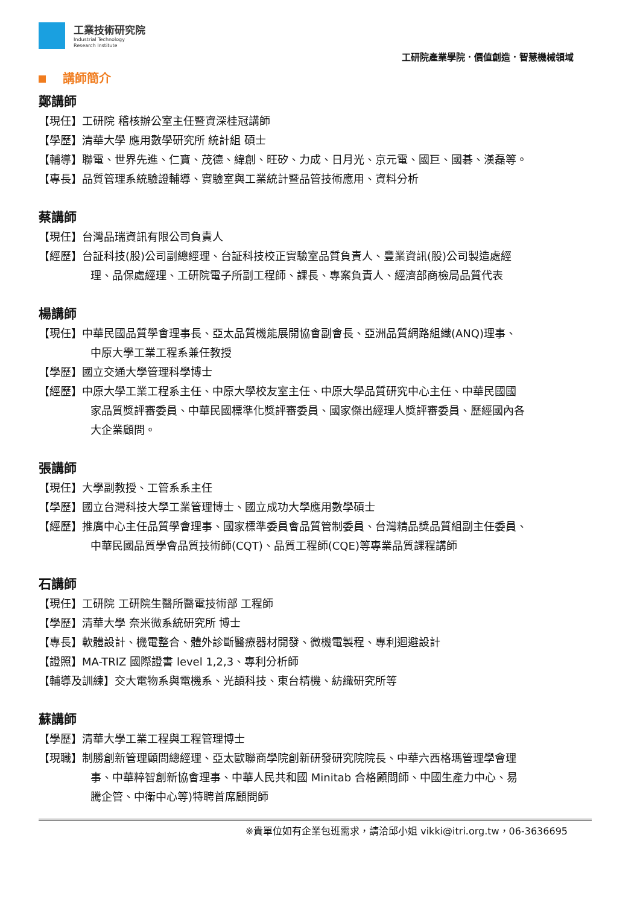工業技術研究院
Industrial Technology
Research Institute
工研院產業學院．價值創造．智慧機械領域
講師簡介
鄭講師
【現任】工研院 稽核辦公室主任暨資深桂冠講師
【學歷】清華大學 應用數學研究所 統計組 碩士
【輔導】聯電、世界先進、仁寶、茂德、緯創、旺矽、力成、日月光、京元電、國巨、國碁、漢磊等。
【專長】品質管理系統驗證輔導、實驗室與工業統計暨品管技術應用、資料分析
蔡講師
【現任】台灣品瑞資訊有限公司負責人
【經歷】台証科技(股)公司副總經理、台証科技校正實驗室品質負責人、豐業資訊(股)公司製造處經
理、品保處經理、工研院電子所副工程師、課長、專案負責人、經濟部商檢局品質代表
楊講師
【現任】中華民國品質學會理事長、亞太品質機能展開協會副會長、亞洲品質網路組織(ANQ)理事、
中原大學工業工程系兼任教授
【學歷】國立交通大學管理科學博士
【經歷】中原大學工業工程系主任、中原大學校友室主任、中原大學品質研究中心主任、中華民國國
家品質獎評審委員、中華民國標準化獎評審委員、國家傑出經理人獎評審委員、歷經國內各
大企業顧問。
張講師
【現任】大學副教授、工管系系主任
【學歷】國立台灣科技大學工業管理博士、國立成功大學應用數學碩士
【經歷】推廣中心主任品質學會理事、國家標準委員會品質管制委員、台灣精品獎品質組副主任委員、
中華民國品質學會品質技術師(CQT)、品質工程師(CQE)等專業品質課程講師
石講師
【現任】工研院 工研院生醫所醫電技術部 工程師
【學歷】清華大學 奈米微系統研究所 博士
【專長】軟體設計、機電整合、體外診斷醫療器材開發、微機電製程、專利迴避設計
【證照】MA-TRIZ 國際證書 level 1,2,3、專利分析師
【輔導及訓練】交大電物系與電機系、光頡科技、東台精機、紡織研究所等
蘇講師
【學歷】清華大學工業工程與工程管理博士
【現職】制勝創新管理顧問總經理、亞太歐聯商學院創新研發研究院院長、中華六西格瑪管理學會理
事、中華粹智創新協會理事、中華人民共和國 Minitab 合格顧問師、中國生產力中心、易
騰企管、中衛中心等)特聘首席顧問師
※貴單位如有企業包班需求，請洽邱小姐 vikki@itri.org.tw，06-3636695